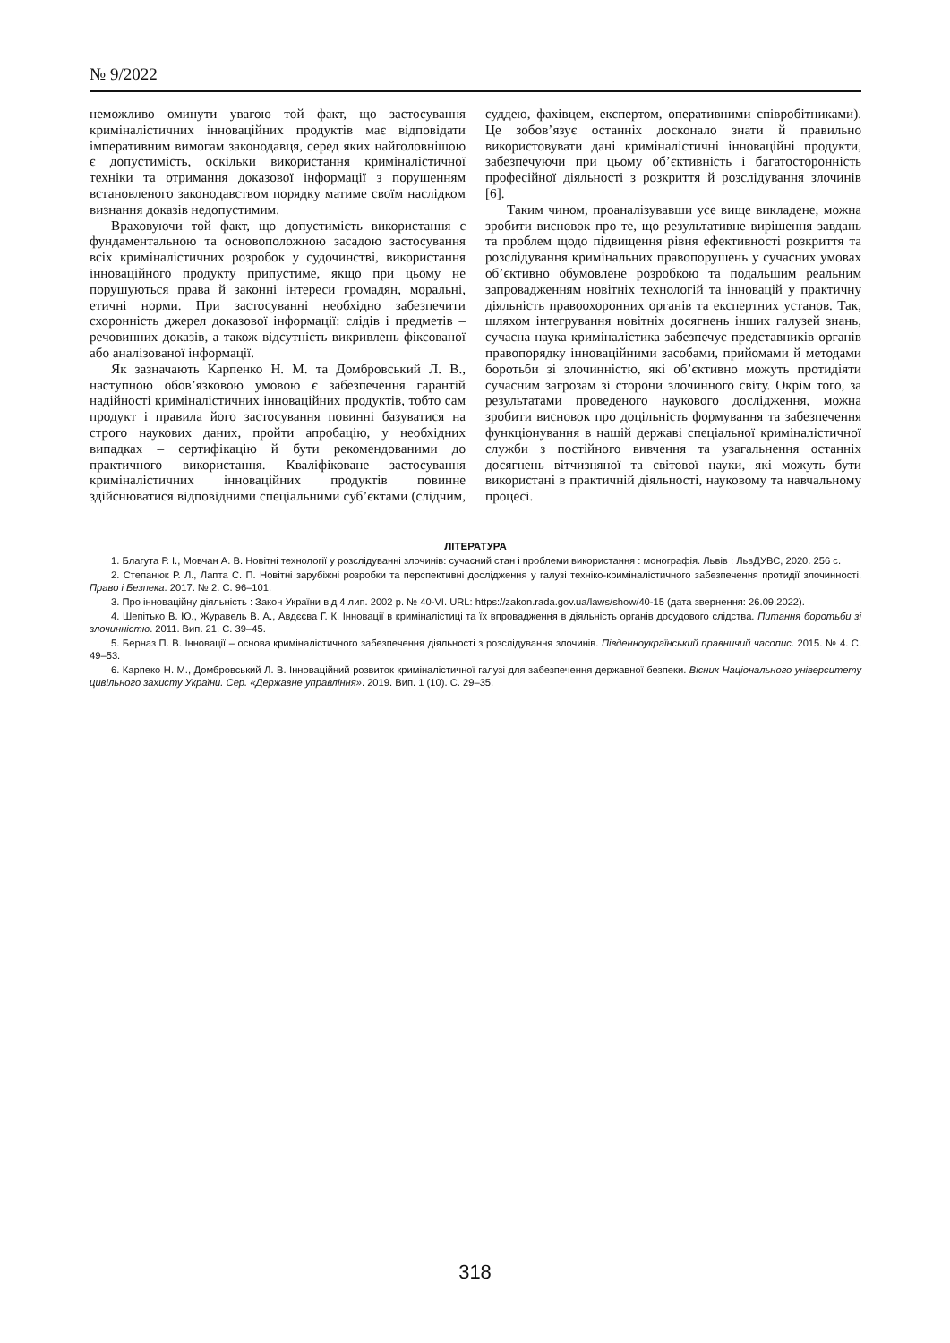№ 9/2022
неможливо оминути увагою той факт, що застосування криміналістичних інноваційних продуктів має відповідати імперативним вимогам законодавця, серед яких найголовнішою є допустимість, оскільки використання криміналістичної техніки та отримання доказової інформації з порушенням встановленого законодавством порядку матиме своїм наслідком визнання доказів недопустимим.
Враховуючи той факт, що допустимість використання є фундаментальною та основоположною засадою застосування всіх криміналістичних розробок у судочинстві, використання інноваційного продукту припустиме, якщо при цьому не порушуються права й законні інтереси громадян, моральні, етичні норми. При застосуванні необхідно забезпечити схоронність джерел доказової інформації: слідів і предметів – речовинних доказів, а також відсутність викривлень фіксованої або аналізованої інформації.
Як зазначають Карпенко Н. М. та Домбровський Л. В., наступною обов’язковою умовою є забезпечення гарантій надійності криміналістичних інноваційних продуктів, тобто сам продукт і правила його застосування повинні базуватися на строго наукових даних, пройти апробацію, у необхідних випадках – сертифікацію й бути рекомендованими до практичного використання. Кваліфіковане застосування криміналістичних інноваційних продуктів повинне здійснюватися відповідними спеціальними суб’єктами (слідчим, суддею, фахівцем, експертом, оперативними співробітниками). Це зобов’язує останніх досконало знати й правильно використовувати дані криміналістичні інноваційні продукти, забезпечуючи при цьому об’єктивність і багатосторонність професійної діяльності з розкриття й розслідування злочинів [6].
Таким чином, проаналізувавши усе вище викладене, можна зробити висновок про те, що результативне вирішення завдань та проблем щодо підвищення рівня ефективності розкриття та розслідування кримінальних правопорушень у сучасних умовах об’єктивно обумовлене розробкою та подальшим реальним запровадженням новітніх технологій та інновацій у практичну діяльність правоохоронних органів та експертних установ. Так, шляхом інтегрування новітніх досягнень інших галузей знань, сучасна наука криміналістика забезпечує представників органів правопорядку інноваційними засобами, прийомами й методами боротьби зі злочинністю, які об’єктивно можуть протидіяти сучасним загрозам зі сторони злочинного світу. Окрім того, за результатами проведеного наукового дослідження, можна зробити висновок про доцільність формування та забезпечення функціонування в нашій державі спеціальної криміналістичної служби з постійного вивчення та узагальнення останніх досягнень вітчизняної та світової науки, які можуть бути використані в практичній діяльності, науковому та навчальному процесі.
ЛІТЕРАТУРА
1. Благута Р. І., Мовчан А. В. Новітні технології у розслідуванні злочинів: сучасний стан і проблеми використання : монографія. Львів : ЛьвДУВС, 2020. 256 с.
2. Степанюк Р. Л., Лапта С. П. Новітні зарубіжні розробки та перспективні дослідження у галузі техніко-криміналістичного забезпечення протидії злочинності. Право і Безпека. 2017. № 2. С. 96–101.
3. Про інноваційну діяльність : Закон України від 4 лип. 2002 р. № 40-VI. URL: https://zakon.rada.gov.ua/laws/show/40-15 (дата звернення: 26.09.2022).
4. Шепітько В. Ю., Журавель В. А., Авдєєва Г. К. Інновації в криміналістиці та їх впровадження в діяльність органів досудового слідства. Питання боротьби зі злочинністю. 2011. Вип. 21. С. 39–45.
5. Берназ П. В. Інновації – основа криміналістичного забезпечення діяльності з розслідування злочинів. Південноукраїнський правничий часопис. 2015. № 4. С. 49–53.
6. Карпеко Н. М., Домбровський Л. В. Інноваційний розвиток криміналістичної галузі для забезпечення державної безпеки. Вісник Національного університету цивільного захисту України. Сер. «Державне управління». 2019. Вип. 1 (10). С. 29–35.
318